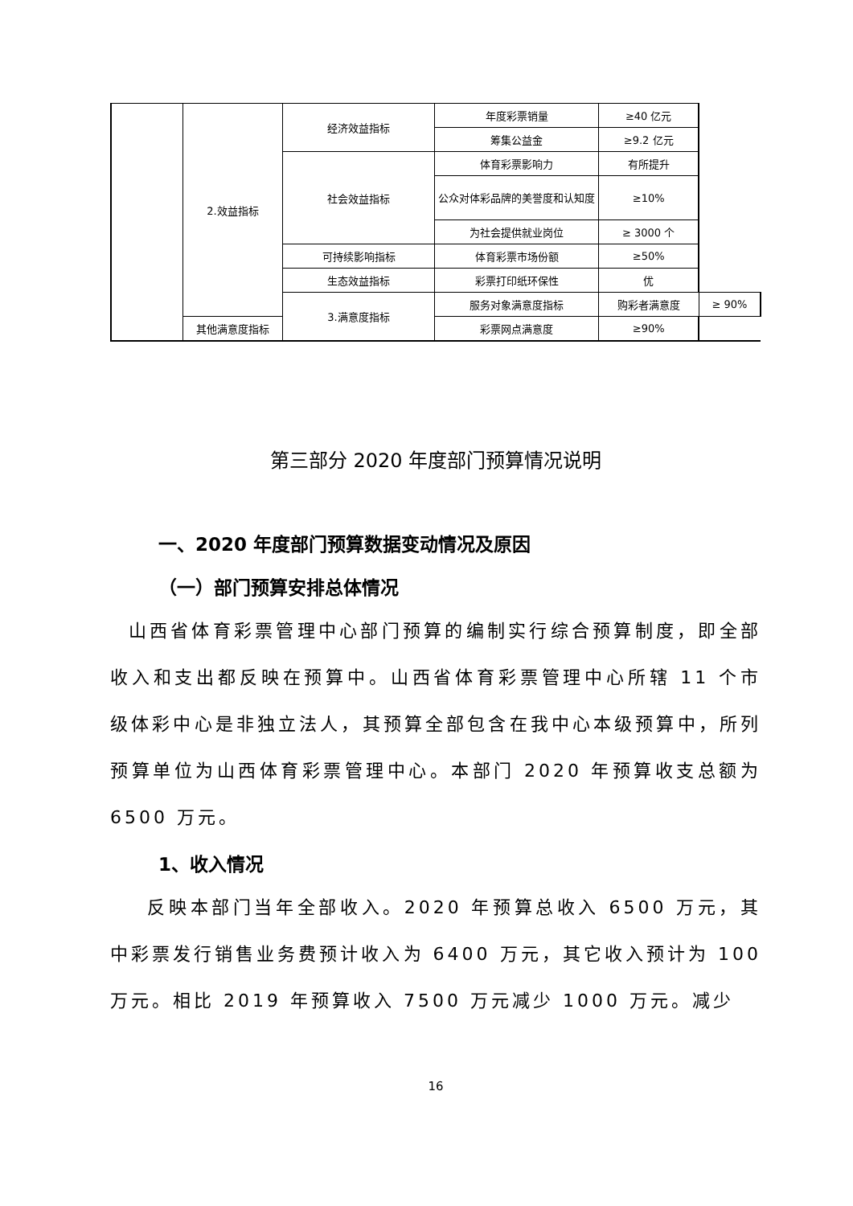| | 2.效益指标 | 经济效益指标 | 年度彩票销量 | ≥40 亿元 | |
| | | | 筹集公益金 | ≥9.2 亿元 | |
| | | 社会效益指标 | 体育彩票影响力 | 有所提升 | |
| | | | 公众对体彩品牌的美誉度和认知度 | ≥10% | |
| | | | 为社会提供就业岗位 | ≥ 3000 个 | |
| | | 可持续影响指标 | 体育彩票市场份额 | ≥50% | |
| | | 生态效益指标 | 彩票打印纸环保性 | 优 | |
| | | 3.满意度指标 | 服务对象满意度指标 | 购彩者满意度 | ≥ 90% |
| | 其他满意度指标 | | 彩票网点满意度 | ≥90% | |
第三部分 2020 年度部门预算情况说明
一、2020 年度部门预算数据变动情况及原因
（一）部门预算安排总体情况
山西省体育彩票管理中心部门预算的编制实行综合预算制度，即全部收入和支出都反映在预算中。山西省体育彩票管理中心所辖 11 个市级体彩中心是非独立法人，其预算全部包含在我中心本级预算中，所列预算单位为山西体育彩票管理中心。本部门 2020 年预算收支总额为 6500 万元。
1、收入情况
反映本部门当年全部收入。2020 年预算总收入 6500 万元，其中彩票发行销售业务费预计收入为 6400 万元，其它收入预计为 100 万元。相比 2019 年预算收入 7500 万元减少 1000 万元。减少
16